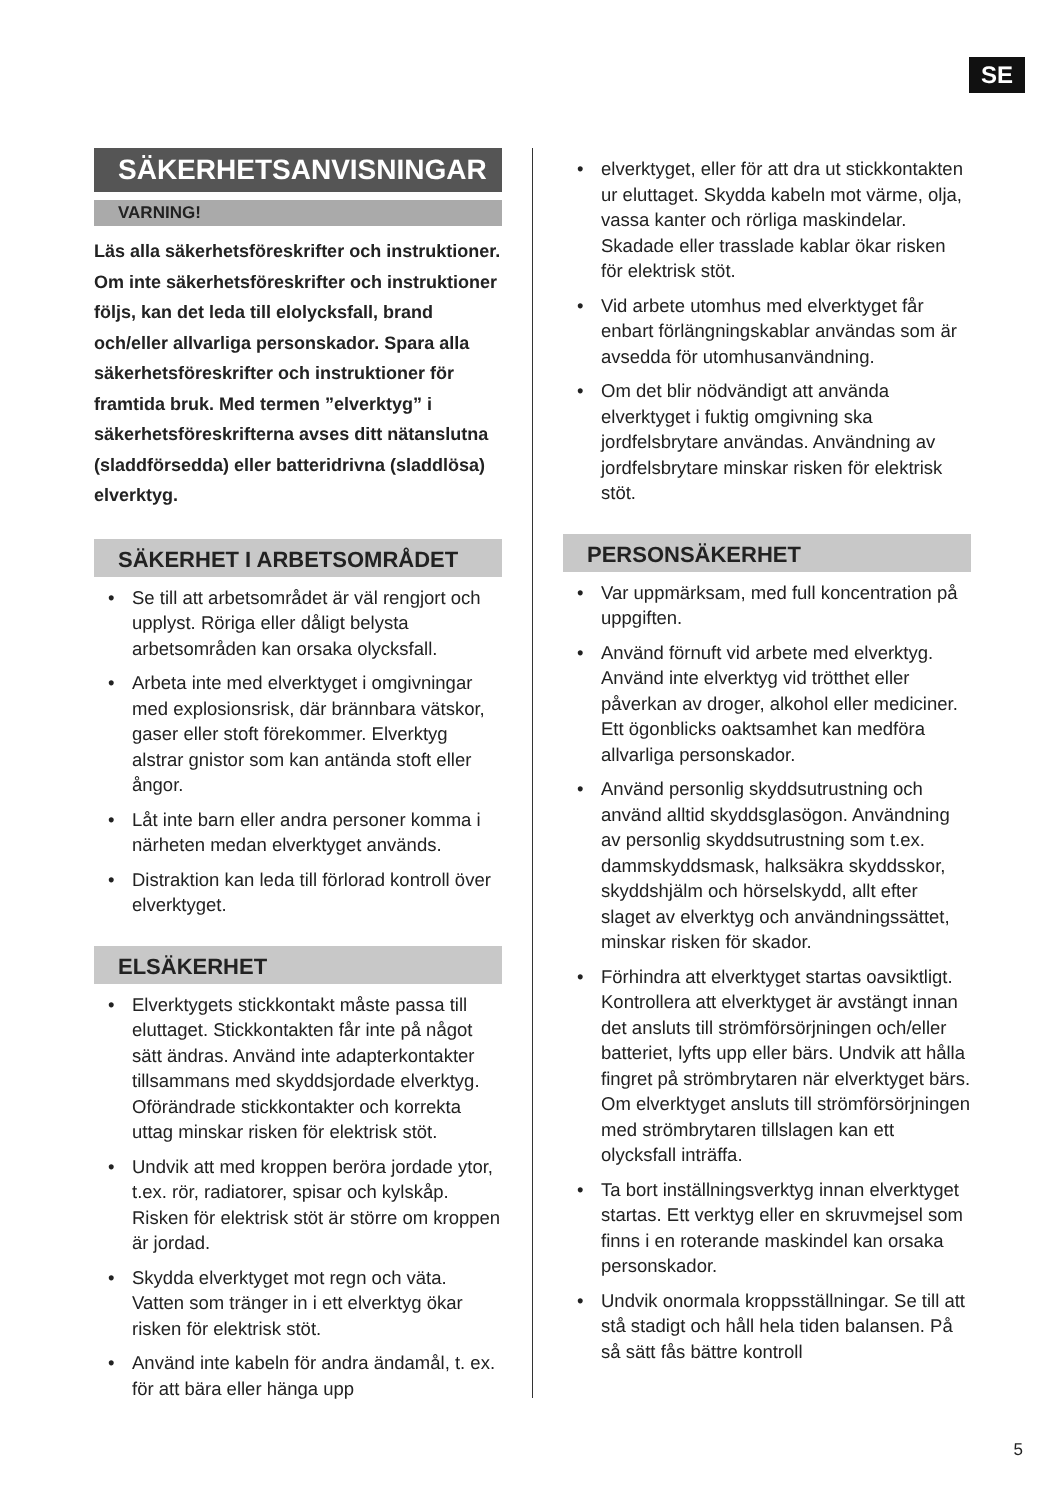SE
SÄKERHETSANVISNINGAR
VARNING!
Läs alla säkerhetsföreskrifter och instruktioner. Om inte säkerhetsföreskrifter och instruktioner följs, kan det leda till elolycksfall, brand och/eller allvarliga personskador. Spara alla säkerhetsföreskrifter och instruktioner för framtida bruk. Med termen ”elverktyg” i säkerhetsföreskrifterna avses ditt nätanslutna (sladdförsedda) eller batteridrivna (sladdlösa) elverktyg.
SÄKERHET I ARBETSOMRÅDET
Se till att arbetsområdet är väl rengjort och upplyst. Röriga eller dåligt belysta arbetsområden kan orsaka olycksfall.
Arbeta inte med elverktyget i omgivningar med explosionsrisk, där brännbara vätskor, gaser eller stoft förekommer. Elverktyg alstrar gnistor som kan antända stoft eller ångor.
Låt inte barn eller andra personer komma i närheten medan elverktyget används.
Distraktion kan leda till förlorad kontroll över elverktyget.
ELSÄKERHET
Elverktygets stickkontakt måste passa till eluttaget. Stickkontakten får inte på något sätt ändras. Använd inte adapterkontakter tillsammans med skyddsjordade elverktyg. Oförändrade stickkontakter och korrekta uttag minskar risken för elektrisk stöt.
Undvik att med kroppen beröra jordade ytor, t.ex. rör, radiatorer, spisar och kylskåp. Risken för elektrisk stöt är större om kroppen är jordad.
Skydda elverktyget mot regn och väta. Vatten som tränger in i ett elverktyg ökar risken för elektrisk stöt.
Använd inte kabeln för andra ändamål, t. ex. för att bära eller hänga upp
elverktyget, eller för att dra ut stickkontakten ur eluttaget. Skydda kabeln mot värme, olja, vassa kanter och rörliga maskindelar. Skadade eller trasslade kablar ökar risken för elektrisk stöt.
Vid arbete utomhus med elverktyget får enbart förlängningskablar användas som är avsedda för utomhusanvändning.
Om det blir nödvändigt att använda elverktyget i fuktig omgivning ska jordfelsbrytare användas. Användning av jordfelsbrytare minskar risken för elektrisk stöt.
PERSONSÄKERHET
Var uppmärksam, med full koncentration på uppgiften.
Använd förnuft vid arbete med elverktyg. Använd inte elverktyg vid trötthet eller påverkan av droger, alkohol eller mediciner. Ett ögonblicks oaktsamhet kan medföra allvarliga personskador.
Använd personlig skyddsutrustning och använd alltid skyddsglasögon. Användning av personlig skyddsutrustning som t.ex. dammskyddsmask, halksäkra skyddsskor, skyddshjälm och hörselskydd, allt efter slaget av elverktyg och användningssättet, minskar risken för skador.
Förhindra att elverktyget startas oavsiktligt. Kontrollera att elverktyget är avstängt innan det ansluts till strömförsörjningen och/eller batteriet, lyfts upp eller bärs. Undvik att hålla fingret på strömbrytaren när elverktyget bärs. Om elverktyget ansluts till strömförsörjningen med strömbrytaren tillslagen kan ett olycksfall inträffa.
Ta bort inställningsverktyg innan elverktyget startas. Ett verktyg eller en skruvmejsel som finns i en roterande maskindel kan orsaka personskador.
Undvik onormala kroppsställningar. Se till att stå stadigt och håll hela tiden balansen. På så sätt fås bättre kontroll
5